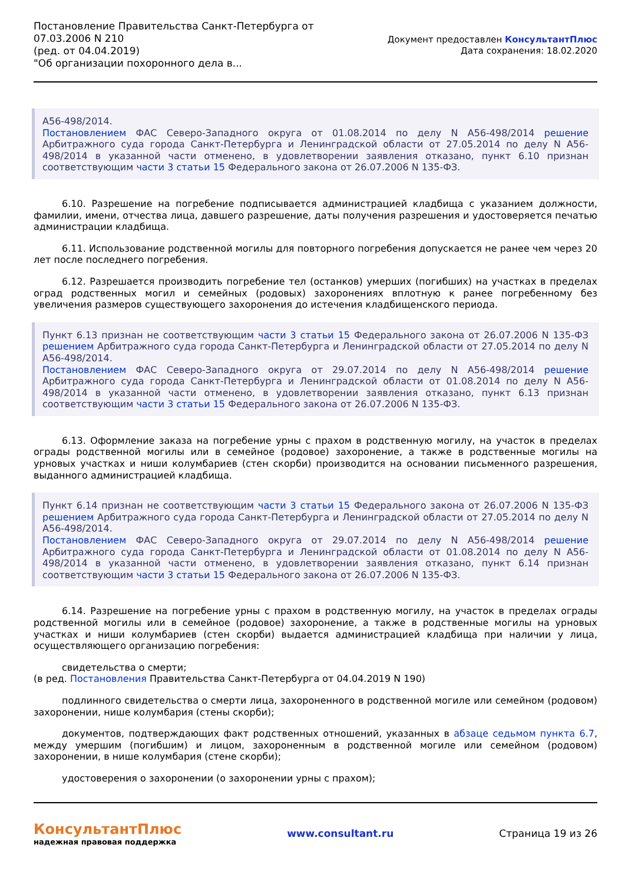Постановление Правительства Санкт-Петербурга от
07.03.2006 N 210
(ред. от 04.04.2019)
"Об организации похоронного дела в...
Документ предоставлен КонсультантПлюс
Дата сохранения: 18.02.2020
А56-498/2014.
Постановлением ФАС Северо-Западного округа от 01.08.2014 по делу N А56-498/2014 решение Арбитражного суда города Санкт-Петербурга и Ленинградской области от 27.05.2014 по делу N А56-498/2014 в указанной части отменено, в удовлетворении заявления отказано, пункт 6.10 признан соответствующим части 3 статьи 15 Федерального закона от 26.07.2006 N 135-ФЗ.
6.10. Разрешение на погребение подписывается администрацией кладбища с указанием должности, фамилии, имени, отчества лица, давшего разрешение, даты получения разрешения и удостоверяется печатью администрации кладбища.
6.11. Использование родственной могилы для повторного погребения допускается не ранее чем через 20 лет после последнего погребения.
6.12. Разрешается производить погребение тел (останков) умерших (погибших) на участках в пределах оград родственных могил и семейных (родовых) захоронениях вплотную к ранее погребенному без увеличения размеров существующего захоронения до истечения кладбищенского периода.
Пункт 6.13 признан не соответствующим части 3 статьи 15 Федерального закона от 26.07.2006 N 135-ФЗ решением Арбитражного суда города Санкт-Петербурга и Ленинградской области от 27.05.2014 по делу N А56-498/2014.
Постановлением ФАС Северо-Западного округа от 29.07.2014 по делу N А56-498/2014 решение Арбитражного суда города Санкт-Петербурга и Ленинградской области от 01.08.2014 по делу N А56-498/2014 в указанной части отменено, в удовлетворении заявления отказано, пункт 6.13 признан соответствующим части 3 статьи 15 Федерального закона от 26.07.2006 N 135-ФЗ.
6.13. Оформление заказа на погребение урны с прахом в родственную могилу, на участок в пределах ограды родственной могилы или в семейное (родовое) захоронение, а также в родственные могилы на урновых участках и ниши колумбариев (стен скорби) производится на основании письменного разрешения, выданного администрацией кладбища.
Пункт 6.14 признан не соответствующим части 3 статьи 15 Федерального закона от 26.07.2006 N 135-ФЗ решением Арбитражного суда города Санкт-Петербурга и Ленинградской области от 27.05.2014 по делу N А56-498/2014.
Постановлением ФАС Северо-Западного округа от 29.07.2014 по делу N А56-498/2014 решение Арбитражного суда города Санкт-Петербурга и Ленинградской области от 01.08.2014 по делу N А56-498/2014 в указанной части отменено, в удовлетворении заявления отказано, пункт 6.14 признан соответствующим части 3 статьи 15 Федерального закона от 26.07.2006 N 135-ФЗ.
6.14. Разрешение на погребение урны с прахом в родственную могилу, на участок в пределах ограды родственной могилы или в семейное (родовое) захоронение, а также в родственные могилы на урновых участках и ниши колумбариев (стен скорби) выдается администрацией кладбища при наличии у лица, осуществляющего организацию погребения:
свидетельства о смерти;
(в ред. Постановления Правительства Санкт-Петербурга от 04.04.2019 N 190)
подлинного свидетельства о смерти лица, захороненного в родственной могиле или семейном (родовом) захоронении, нише колумбария (стены скорби);
документов, подтверждающих факт родственных отношений, указанных в абзаце седьмом пункта 6.7, между умершим (погибшим) и лицом, захороненным в родственной могиле или семейном (родовом) захоронении, в нише колумбария (стене скорби);
удостоверения о захоронении (о захоронении урны с прахом);
КонсультантПлюс
надежная правовая поддержка
www.consultant.ru Страница 19 из 26